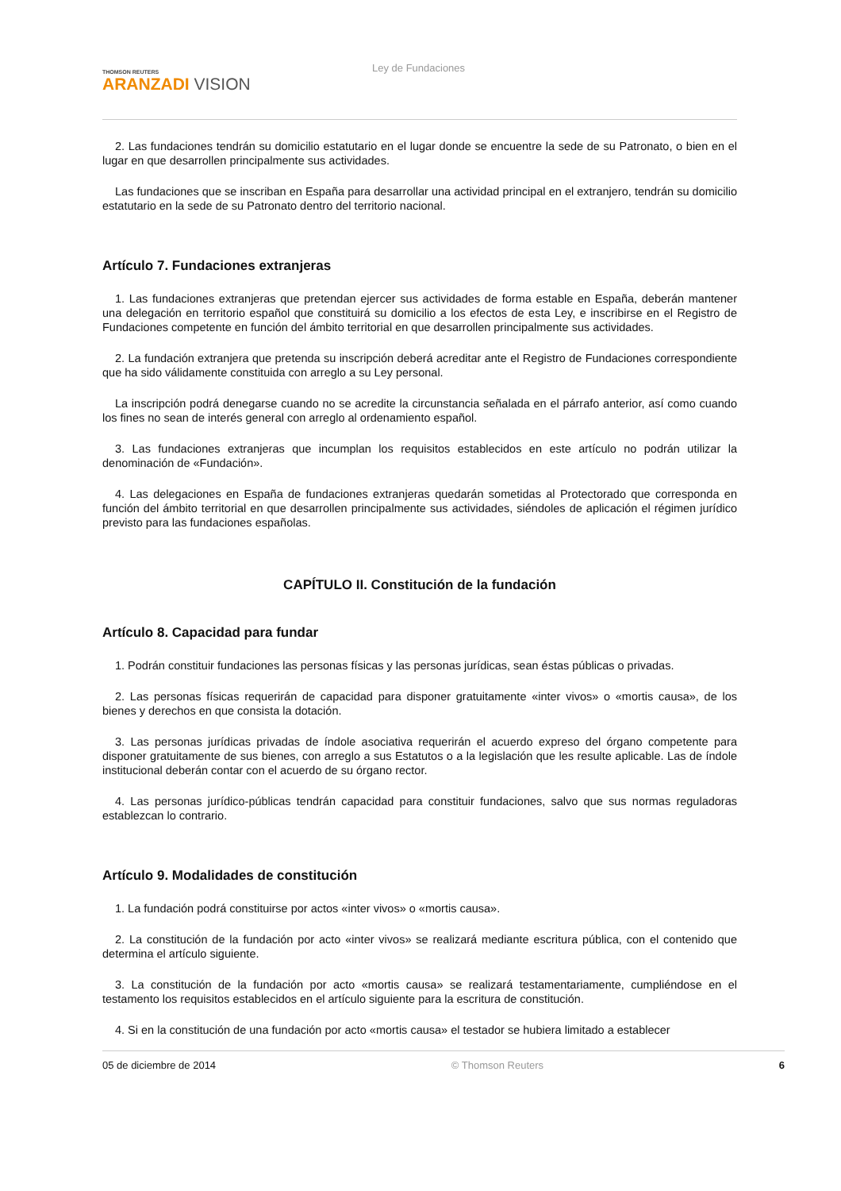THOMSON REUTERS
ARANZADI VISION
Ley de Fundaciones
2. Las fundaciones tendrán su domicilio estatutario en el lugar donde se encuentre la sede de su Patronato, o bien en el lugar en que desarrollen principalmente sus actividades.
Las fundaciones que se inscriban en España para desarrollar una actividad principal en el extranjero, tendrán su domicilio estatutario en la sede de su Patronato dentro del territorio nacional.
Artículo 7. Fundaciones extranjeras
1. Las fundaciones extranjeras que pretendan ejercer sus actividades de forma estable en España, deberán mantener una delegación en territorio español que constituirá su domicilio a los efectos de esta Ley, e inscribirse en el Registro de Fundaciones competente en función del ámbito territorial en que desarrollen principalmente sus actividades.
2. La fundación extranjera que pretenda su inscripción deberá acreditar ante el Registro de Fundaciones correspondiente que ha sido válidamente constituida con arreglo a su Ley personal.
La inscripción podrá denegarse cuando no se acredite la circunstancia señalada en el párrafo anterior, así como cuando los fines no sean de interés general con arreglo al ordenamiento español.
3. Las fundaciones extranjeras que incumplan los requisitos establecidos en este artículo no podrán utilizar la denominación de «Fundación».
4. Las delegaciones en España de fundaciones extranjeras quedarán sometidas al Protectorado que corresponda en función del ámbito territorial en que desarrollen principalmente sus actividades, siéndoles de aplicación el régimen jurídico previsto para las fundaciones españolas.
CAPÍTULO II. Constitución de la fundación
Artículo 8. Capacidad para fundar
1. Podrán constituir fundaciones las personas físicas y las personas jurídicas, sean éstas públicas o privadas.
2. Las personas físicas requerirán de capacidad para disponer gratuitamente «inter vivos» o «mortis causa», de los bienes y derechos en que consista la dotación.
3. Las personas jurídicas privadas de índole asociativa requerirán el acuerdo expreso del órgano competente para disponer gratuitamente de sus bienes, con arreglo a sus Estatutos o a la legislación que les resulte aplicable. Las de índole institucional deberán contar con el acuerdo de su órgano rector.
4. Las personas jurídico-públicas tendrán capacidad para constituir fundaciones, salvo que sus normas reguladoras establezcan lo contrario.
Artículo 9. Modalidades de constitución
1. La fundación podrá constituirse por actos «inter vivos» o «mortis causa».
2. La constitución de la fundación por acto «inter vivos» se realizará mediante escritura pública, con el contenido que determina el artículo siguiente.
3. La constitución de la fundación por acto «mortis causa» se realizará testamentariamente, cumpliéndose en el testamento los requisitos establecidos en el artículo siguiente para la escritura de constitución.
4. Si en la constitución de una fundación por acto «mortis causa» el testador se hubiera limitado a establecer
05 de diciembre de 2014 © Thomson Reuters 6